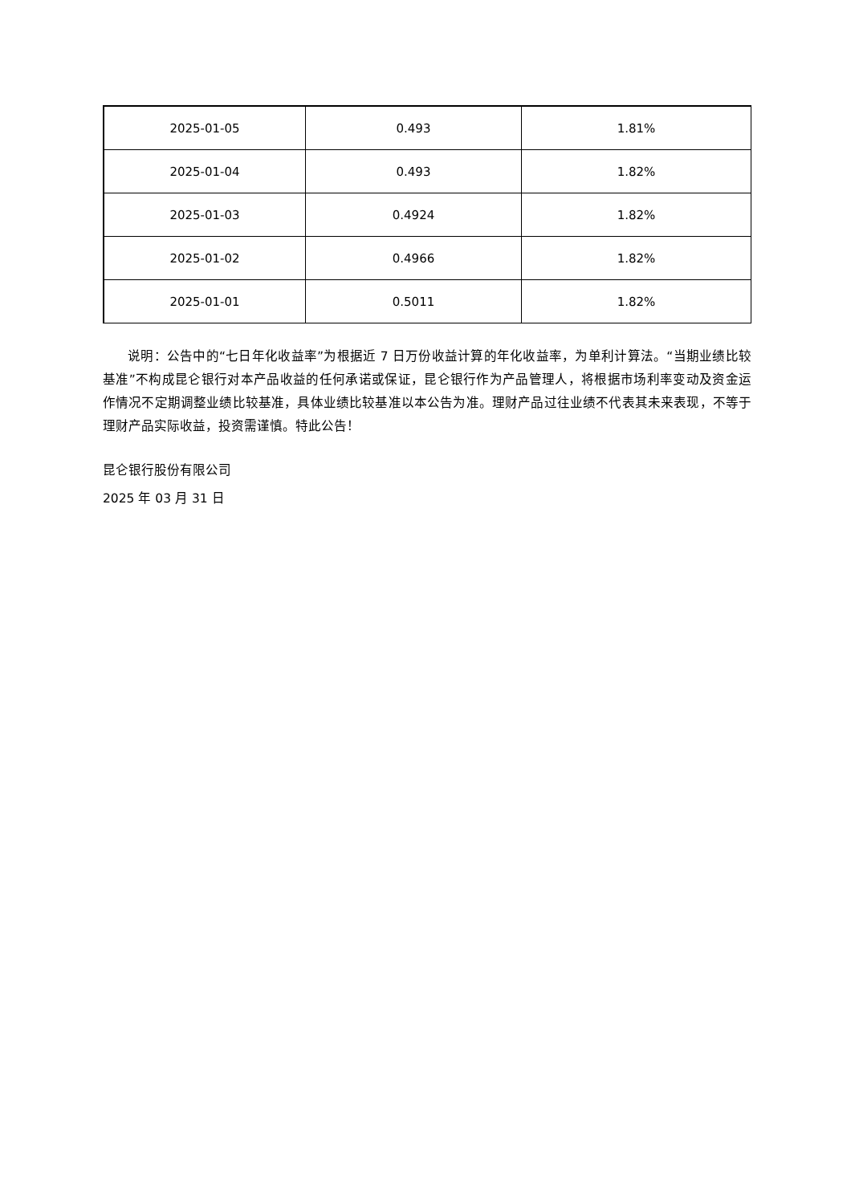| 2025-01-05 | 0.493 | 1.81% |
| 2025-01-04 | 0.493 | 1.82% |
| 2025-01-03 | 0.4924 | 1.82% |
| 2025-01-02 | 0.4966 | 1.82% |
| 2025-01-01 | 0.5011 | 1.82% |
说明：公告中的“七日年化收益率”为根据近 7 日万份收益计算的年化收益率，为单利计算法。“当期业绩比较基准”不构成昆仑银行对本产品收益的任何承诺或保证，昆仑银行作为产品管理人，将根据市场利率变动及资金运作情况不定期调整业绩比较基准，具体业绩比较基准以本公告为准。理财产品过往业绩不代表其未来表现，不等于理财产品实际收益，投资需谨慎。特此公告！
昆仑银行股份有限公司
2025 年 03 月 31 日